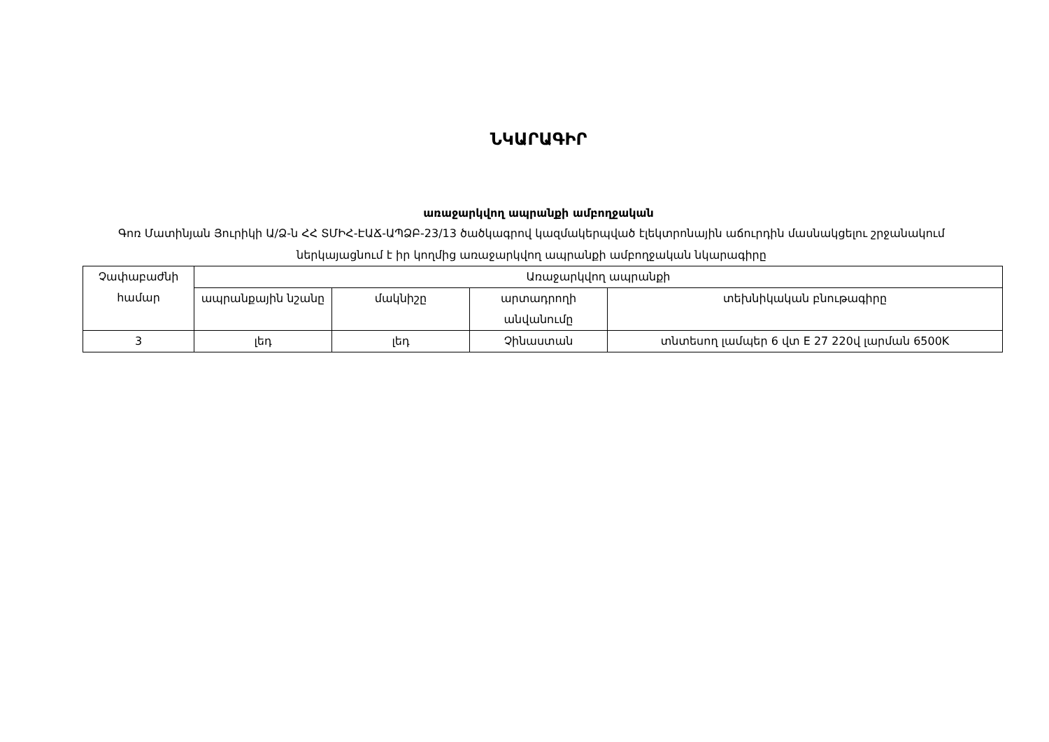ՆԿԱՐԱԳԻՐ
առաջարկվող ապրանքի ամբողջական
Գոռ Մատինյան Յուրիկի Ա/Ձ-ն ՀՀ ՏՄԻՀ-ԷԱՃ-ԱՊՁԲ-23/13 ծածկագրով կազմակերպված էլեկտրոնային աճուրդին մասնակցելու շրջանակում ներկայացնում է իր կողմից առաջարկվող ապրանքի ամբողջական նկարագիրը
| Չափաբաժնի համար | Առաջարկվող ապրանքի | | | |
| --- | --- | --- | --- | --- |
| | ապրանքային նշանը | մակնիշը | արտադրողի անվանումը | տեխնիկական բնութագիրը |
| 3 | լեդ | լեդ | Չինաստան | տնտեսող լամպեր 6 վտ E 27 220վ լարման 6500K |